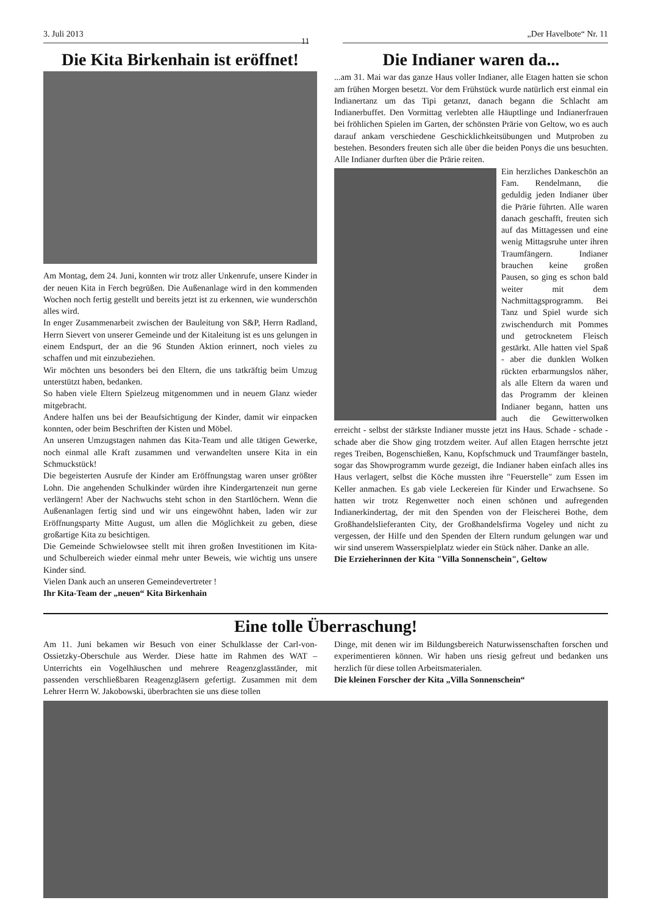3. Juli 2013 11 „Der Havelbote“ Nr. 11
Die Kita Birkenhain ist eröffnet!
Am Montag, dem 24. Juni, konnten wir trotz aller Unkenrufe, unsere Kinder in der neuen Kita in Ferch begrüßen. Die Außenanlage wird in den kommenden Wochen noch fertig gestellt und bereits jetzt ist zu erkennen, wie wunderschön alles wird.
In enger Zusammenarbeit zwischen der Bauleitung von S&P, Herrn Radland, Herrn Sievert von unserer Gemeinde und der Kitaleitung ist es uns gelungen in einem Endspurt, der an die 96 Stunden Aktion erinnert, noch vieles zu schaffen und mit einzubeziehen.
Wir möchten uns besonders bei den Eltern, die uns tatkräftig beim Umzug unterstützt haben, bedanken.
So haben viele Eltern Spielzeug mitgenommen und in neuem Glanz wieder mitgebracht.
Andere halfen uns bei der Beaufsichtigung der Kinder, damit wir einpacken konnten, oder beim Beschriften der Kisten und Möbel.
An unseren Umzugstagen nahmen das Kita-Team und alle tätigen Gewerke, noch einmal alle Kraft zusammen und verwandelten unsere Kita in ein Schmuckstück!
Die begeisterten Ausrufe der Kinder am Eröffnungstag waren unser größter Lohn. Die angehenden Schulkinder würden ihre Kindergartenzeit nun gerne verlängern! Aber der Nachwuchs steht schon in den Startlöchern. Wenn die Außenanlagen fertig sind und wir uns eingewöhnt haben, laden wir zur Eröffnungsparty Mitte August, um allen die Möglichkeit zu geben, diese großartige Kita zu besichtigen.
Die Gemeinde Schwielowsee stellt mit ihren großen Investitionen im Kita- und Schulbereich wieder einmal mehr unter Beweis, wie wichtig uns unsere Kinder sind.
Vielen Dank auch an unseren Gemeindevertreter !
Ihr Kita-Team der „neuen“ Kita Birkenhain
Die Indianer waren da...
...am 31. Mai war das ganze Haus voller Indianer, alle Etagen hatten sie schon am frühen Morgen besetzt. Vor dem Frühstück wurde natürlich erst einmal ein Indianertanz um das Tipi getanzt, danach begann die Schlacht am Indianerbuffet. Den Vormittag verlebten alle Häuptlinge und Indianerfrauen bei fröhlichen Spielen im Garten, der schönsten Prärie von Geltow, wo es auch darauf ankam verschiedene Geschicklichkeitsübungen und Mutproben zu bestehen. Besonders freuten sich alle über die beiden Ponys die uns besuchten. Alle Indianer durften über die Prärie reiten.
Ein herzliches Dankeschön an Fam. Rendelmann, die geduldig jeden Indianer über die Prärie führten. Alle waren danach geschafft, freuten sich auf das Mittagessen und eine wenig Mittagsruhe unter ihren Traumfängern. Indianer brauchen keine großen Pausen, so ging es schon bald weiter mit dem Nachmittagsprogramm. Bei Tanz und Spiel wurde sich zwischendurch mit Pommes und getrocknetem Fleisch gestärkt. Alle hatten viel Spaß - aber die dunklen Wolken rückten erbarmungslos näher, als alle Eltern da waren und das Programm der kleinen Indianer begann, hatten uns auch die Gewitterwolken erreicht - selbst der stärkste Indianer musste jetzt ins Haus. Schade - schade - schade aber die Show ging trotzdem weiter. Auf allen Etagen herrschte jetzt reges Treiben, Bogenschießen, Kanu, Kopfschmuck und Traumfänger basteln, sogar das Showprogramm wurde gezeigt, die Indianer haben einfach alles ins Haus verlagert, selbst die Köche mussten ihre "Feuerstelle" zum Essen im Keller anmachen. Es gab viele Leckereien für Kinder und Erwachsene. So hatten wir trotz Regenwetter noch einen schönen und aufregenden Indianerkindertag, der mit den Spenden von der Fleischerei Bothe, dem Großhandelslieferanten City, der Großhandelsfirma Vogeley und nicht zu vergessen, der Hilfe und den Spenden der Eltern rundum gelungen war und wir sind unserem Wasserspielplatz wieder ein Stück näher. Danke an alle.
Die Erzieherinnen der Kita "Villa Sonnenschein", Geltow
Eine tolle Überraschung!
Am 11. Juni bekamen wir Besuch von einer Schulklasse der Carl-von-Ossietzky-Oberschule aus Werder. Diese hatte im Rahmen des WAT – Unterrichts ein Vogelhäuschen und mehrere Reagenzglasständer, mit passenden verschließbaren Reagenzgläsern gefertigt. Zusammen mit dem Lehrer Herrn W. Jakobowski, überbrachten sie uns diese tollen
Dinge, mit denen wir im Bildungsbereich Naturwissenschaften forschen und experimentieren können. Wir haben uns riesig gefreut und bedanken uns herzlich für diese tollen Arbeitsmaterialen.
Die kleinen Forscher der Kita „Villa Sonnenschein“